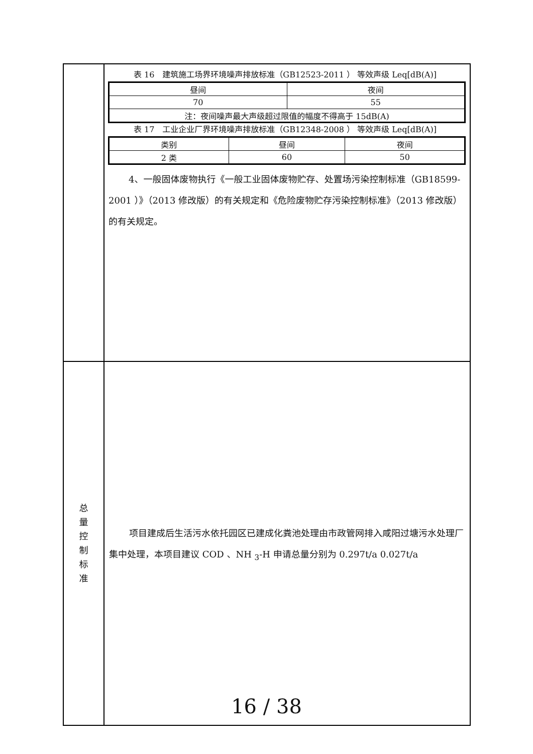| | 表 16 建筑施工场界环境噪声排放标准（GB12523-2011 ） 等效声级 Leq[dB(A)] / 昼间 / 夜间 / / 70 / 55 / / 注：夜间噪声最大声级超过限值的幅度不得高于 15dB(A) / / 表 17 工业企业厂界环境噪声排放标准（GB12348-2008 ） 等效声级 Leq[dB(A)] / 类别 / 昼间 / 夜间 / / 2 类 / 60 / 50 / 4、一般固体废物执行《一般工业固体废物贮存、处置场污染控制标准（GB18599-2001 ）》（2013 修改版）的有关规定和《危险废物贮存污染控制标准》（2013 修改版）的有关规定。 |
| 总 量 控 制 标 准 | 项目建成后生活污水依托园区已建成化粪池处理由市政管网排入咸阳过塘污水处理厂集中处理，本项目建议 COD 、NH <sub>3</sub>-H 申请总量分别为 0.297t/a 0.027t/a |
16 / 38